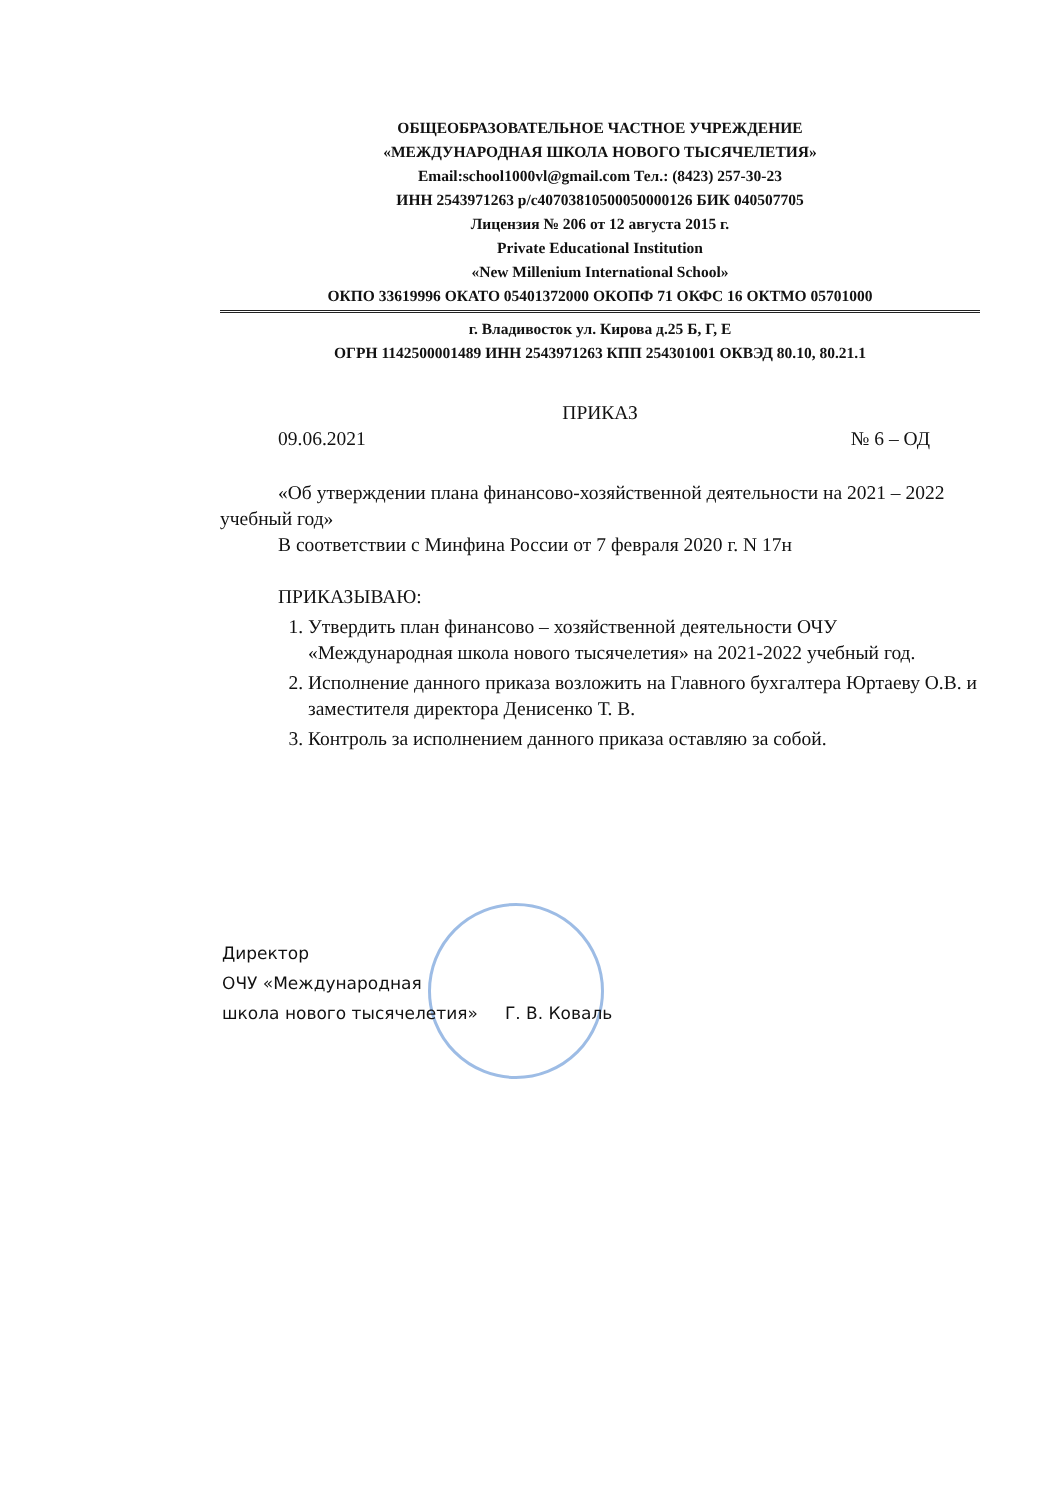ОБЩЕОБРАЗОВАТЕЛЬНОЕ ЧАСТНОЕ УЧРЕЖДЕНИЕ
«МЕЖДУНАРОДНАЯ ШКОЛА НОВОГО ТЫСЯЧЕЛЕТИЯ»
Email:school1000vl@gmail.com Тел.: (8423) 257-30-23
ИНН 2543971263 р/с40703810500050000126 БИК 040507705
Лицензия № 206 от 12 августа 2015 г.
Private Educational Institution
«New Millenium International School»
ОКПО 33619996 ОКАТО 05401372000 ОКОПФ 71 ОКФС 16 ОКТМО 05701000
г. Владивосток ул. Кирова д.25 Б, Г, Е
ОГРН 1142500001489 ИНН 2543971263 КПП 254301001 ОКВЭД 80.10, 80.21.1
ПРИКАЗ
09.06.2021 № 6 – ОД
«Об утверждении плана финансово-хозяйственной деятельности на 2021 – 2022 учебный год»
В соответствии с Минфина России от 7 февраля 2020 г. N 17н
ПРИКАЗЫВАЮ:
1. Утвердить план финансово – хозяйственной деятельности ОЧУ «Международная школа нового тысячелетия» на 2021-2022 учебный год.
2. Исполнение данного приказа возложить на Главного бухгалтера Юртаеву О.В. и заместителя директора Денисенко Т. В.
3. Контроль за исполнением данного приказа оставляю за собой.
Директор
ОЧУ «Международная
школа нового тысячелетия» Г. В. Коваль